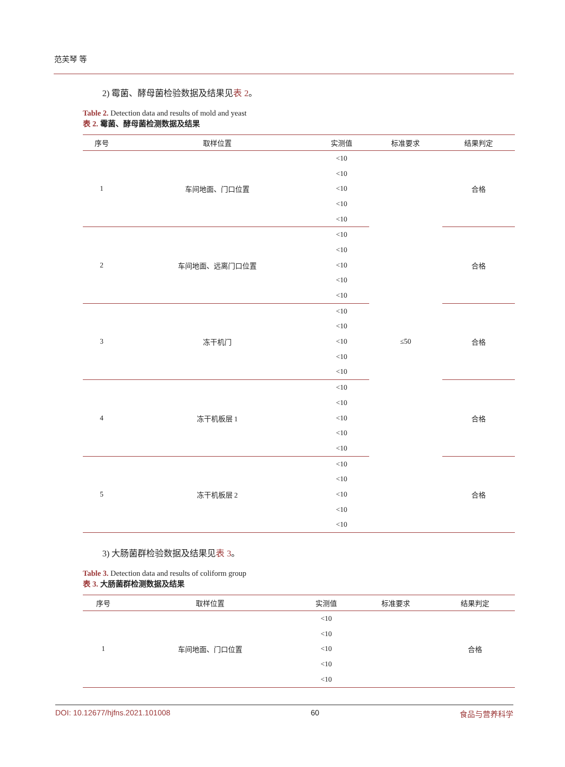范芙琴 等
2) 霉菌、酵母菌检验数据及结果见表 2。
Table 2. Detection data and results of mold and yeast
表 2. 霉菌、酵母菌检测数据及结果
| 序号 | 取样位置 | 实测值 | 标准要求 | 结果判定 |
| --- | --- | --- | --- | --- |
| 1 | 车间地面、门口位置 | <10 | ≤50 | 合格 |
| | | <10 | | |
| | | <10 | | |
| | | <10 | | |
| | | <10 | | |
| 2 | 车间地面、远离门口位置 | <10 | | 合格 |
| | | <10 | | |
| | | <10 | | |
| | | <10 | | |
| | | <10 | | |
| 3 | 冻干机门 | <10 | | 合格 |
| | | <10 | | |
| | | <10 | | |
| | | <10 | | |
| | | <10 | | |
| 4 | 冻干机板层 1 | <10 | | 合格 |
| | | <10 | | |
| | | <10 | | |
| | | <10 | | |
| | | <10 | | |
| 5 | 冻干机板层 2 | <10 | | 合格 |
| | | <10 | | |
| | | <10 | | |
| | | <10 | | |
| | | <10 | | |
3) 大肠菌群检验数据及结果见表 3。
Table 3. Detection data and results of coliform group
表 3. 大肠菌群检测数据及结果
| 序号 | 取样位置 | 实测值 | 标准要求 | 结果判定 |
| --- | --- | --- | --- | --- |
| 1 | 车间地面、门口位置 | <10 | | 合格 |
| | | <10 | | |
| | | <10 | | |
| | | <10 | | |
| | | <10 | | |
DOI: 10.12677/hjfns.2021.101008 60 食品与营养科学